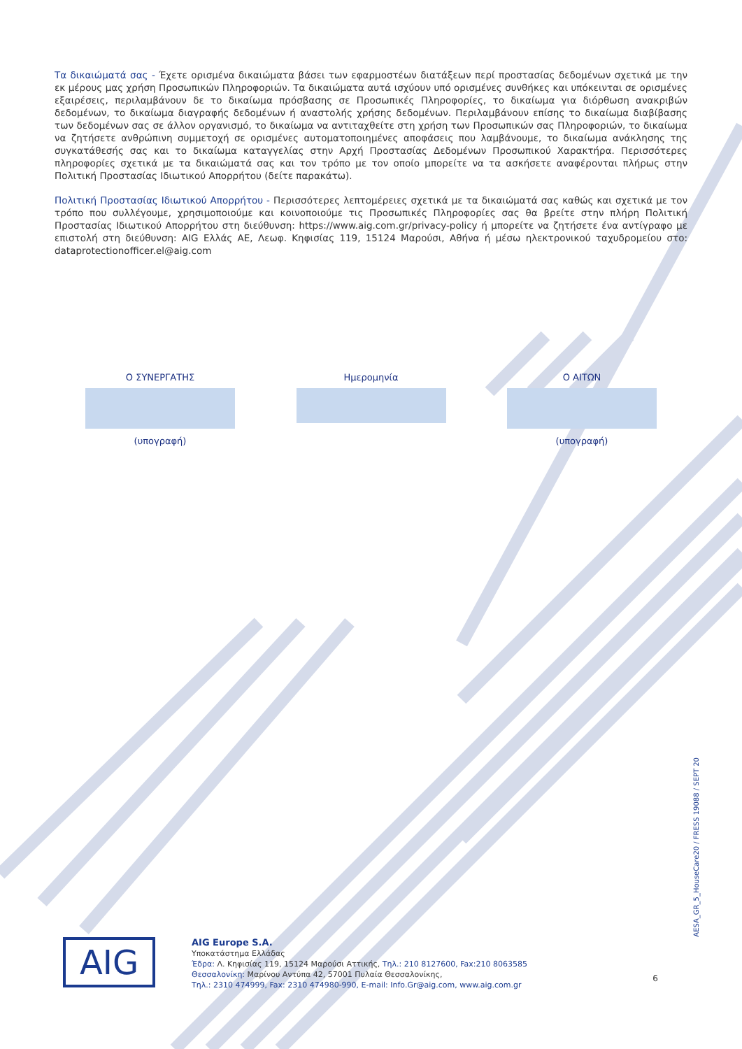Τα δικαιώματά σας - Έχετε ορισμένα δικαιώματα βάσει των εφαρμοστέων διατάξεων περί προστασίας δεδομένων σχετικά με την εκ μέρους μας χρήση Προσωπικών Πληροφοριών. Τα δικαιώματα αυτά ισχύουν υπό ορισμένες συνθήκες και υπόκεινται σε ορισμένες εξαιρέσεις, περιλαμβάνουν δε το δικαίωμα πρόσβασης σε Προσωπικές Πληροφορίες, το δικαίωμα για διόρθωση ανακριβών δεδομένων, το δικαίωμα διαγραφής δεδομένων ή αναστολής χρήσης δεδομένων. Περιλαμβάνουν επίσης το δικαίωμα διαβίβασης των δεδομένων σας σε άλλον οργανισμό, το δικαίωμα να αντιταχθείτε στη χρήση των Προσωπικών σας Πληροφοριών, το δικαίωμα να ζητήσετε ανθρώπινη συμμετοχή σε ορισμένες αυτοματοποιημένες αποφάσεις που λαμβάνουμε, το δικαίωμα ανάκλησης της συγκατάθεσής σας και το δικαίωμα καταγγελίας στην Αρχή Προστασίας Δεδομένων Προσωπικού Χαρακτήρα. Περισσότερες πληροφορίες σχετικά με τα δικαιώματά σας και τον τρόπο με τον οποίο μπορείτε να τα ασκήσετε αναφέρονται πλήρως στην Πολιτική Προστασίας Ιδιωτικού Απορρήτου (δείτε παρακάτω).
Πολιτική Προστασίας Ιδιωτικού Απορρήτου - Περισσότερες λεπτομέρειες σχετικά με τα δικαιώματά σας καθώς και σχετικά με τον τρόπο που συλλέγουμε, χρησιμοποιούμε και κοινοποιούμε τις Προσωπικές Πληροφορίες σας θα βρείτε στην πλήρη Πολιτική Προστασίας Ιδιωτικού Απορρήτου στη διεύθυνση: https://www.aig.com.gr/privacy-policy ή μπορείτε να ζητήσετε ένα αντίγραφο με επιστολή στη διεύθυνση: AIG Ελλάς ΑΕ, Λεωφ. Κηφισίας 119, 15124 Μαρούσι, Αθήνα ή μέσω ηλεκτρονικού ταχυδρομείου στο: dataprotectionofficer.el@aig.com
Ο ΣΥΝΕΡΓΑΤΗΣ
(υπογραφή)
Ημερομηνία Ο ΑΙΤΩΝ
(υπογραφή)
AIG
AIG Europe S.A.
Υποκατάστημα Ελλάδας
Έδρα: Λ. Κηφισίας 119, 15124 Μαρούσι Αττικής, Τηλ.: 210 8127600, Fax:210 8063585
Θεσσαλονίκη: Μαρίνου Αντύπα 42, 57001 Πυλαία Θεσσαλονίκης,
Τηλ.: 2310 474999, Fax: 2310 474980-990, E-mail: Info.Gr@aig.com, www.aig.com.gr
AESA_GR_5_HouseCare20 / FRESS 19088 / SEPT 20
6